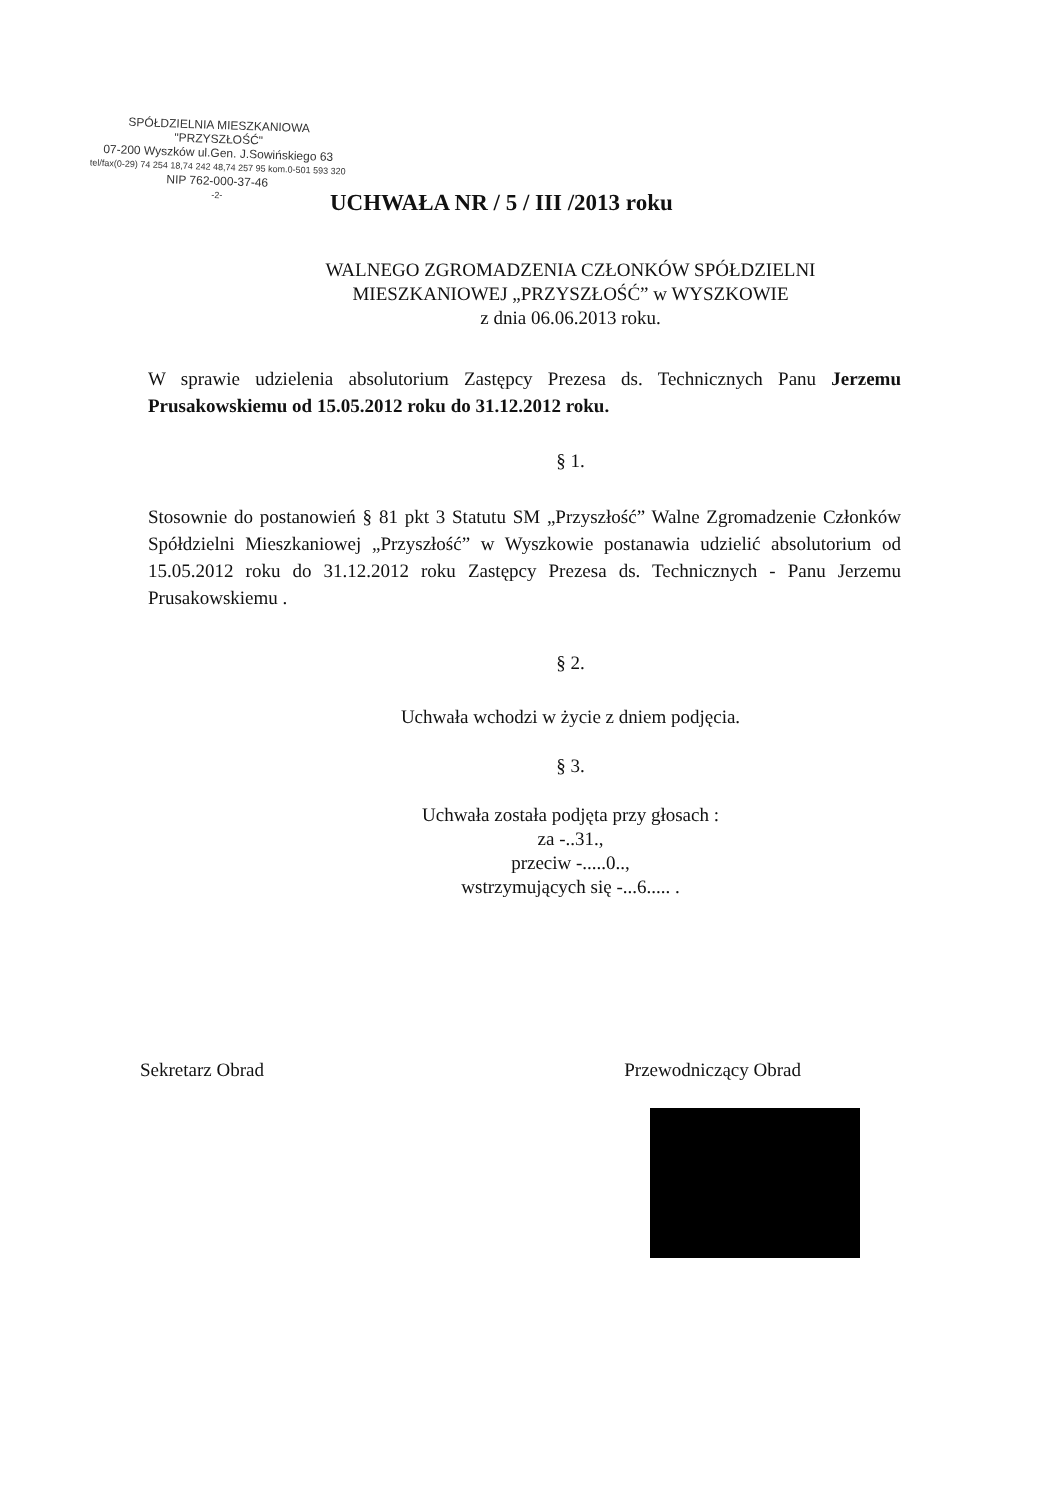SPÓŁDZIELNIA MIESZKANIOWA
"PRZYSZŁOŚĆ"
07-200 Wyszków ul.Gen. J.Sowińskiego 63
tel/fax(0-29) 74 254 18,74 242 48,74 257 95 kom.0-501 593 320
NIP 762-000-37-46
-2-
UCHWAŁA NR / 5 / III /2013 roku
WALNEGO ZGROMADZENIA CZŁONKÓW SPÓŁDZIELNI
MIESZKANIOWEJ „PRZYSZŁOŚĆ” w WYSZKOWIE
z dnia 06.06.2013 roku.
W sprawie udzielenia absolutorium Zastępcy Prezesa ds. Technicznych Panu Jerzemu Prusakowskiemu od 15.05.2012 roku do 31.12.2012 roku.
§ 1.
Stosownie do postanowień § 81 pkt 3 Statutu SM „Przyszłość” Walne Zgromadzenie Członków Spółdzielni Mieszkaniowej „Przyszłość” w Wyszkowie postanawia udzielić absolutorium od 15.05.2012 roku do 31.12.2012 roku Zastępcy Prezesa ds. Technicznych - Panu Jerzemu Prusakowskiemu .
§ 2.
Uchwała wchodzi w życie z dniem podjęcia.
§ 3.
Uchwała została podjęta przy głosach :
za -..31.,
przeciw -.....0..,
wstrzymujących się -...6..... .
Sekretarz Obrad Przewodniczący Obrad